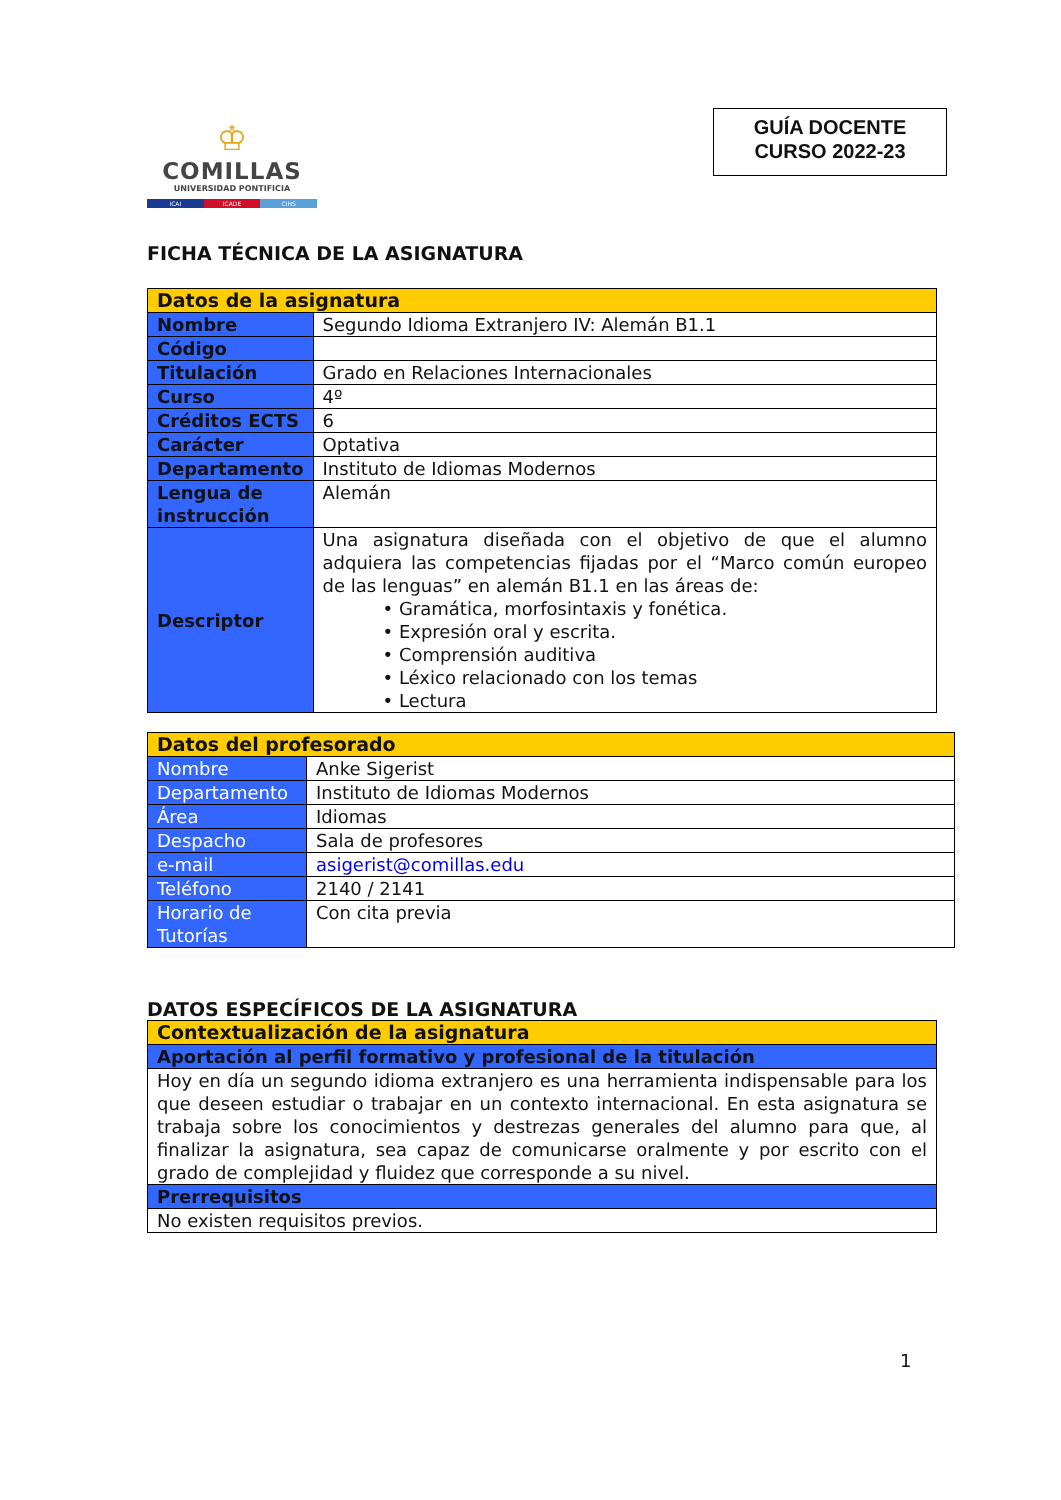♔
COMILLAS
UNIVERSIDAD PONTIFICIA
ICAI ICADE CIHS
GUÍA DOCENTE
CURSO 2022-23
FICHA TÉCNICA DE LA ASIGNATURA
| Datos de la asignatura | |
| Nombre | Segundo Idioma Extranjero IV: Alemán B1.1 |
| Código | |
| Titulación | Grado en Relaciones Internacionales |
| Curso | 4º |
| Créditos ECTS | 6 |
| Carácter | Optativa |
| Departamento | Instituto de Idiomas Modernos |
| Lengua de instrucción | Alemán |
| Descriptor | Una asignatura diseñada con el objetivo de que el alumno adquiera las competencias fijadas por el “Marco común europeo de las lenguas” en alemán B1.1 en las áreas de: • Gramática, morfosintaxis y fonética. • Expresión oral y escrita. • Comprensión auditiva • Léxico relacionado con los temas • Lectura |
| Datos del profesorado | |
| Nombre | Anke Sigerist |
| Departamento | Instituto de Idiomas Modernos |
| Área | Idiomas |
| Despacho | Sala de profesores |
| e-mail | asigerist@comillas.edu |
| Teléfono | 2140 / 2141 |
| Horario de Tutorías | Con cita previa |
DATOS ESPECÍFICOS DE LA ASIGNATURA
| Contextualización de la asignatura |
| Aportación al perfil formativo y profesional de la titulación |
| Hoy en día un segundo idioma extranjero es una herramienta indispensable para los que deseen estudiar o trabajar en un contexto internacional. En esta asignatura se trabaja sobre los conocimientos y destrezas generales del alumno para que, al finalizar la asignatura, sea capaz de comunicarse oralmente y por escrito con el grado de complejidad y fluidez que corresponde a su nivel. |
| Prerrequisitos |
| No existen requisitos previos. |
1